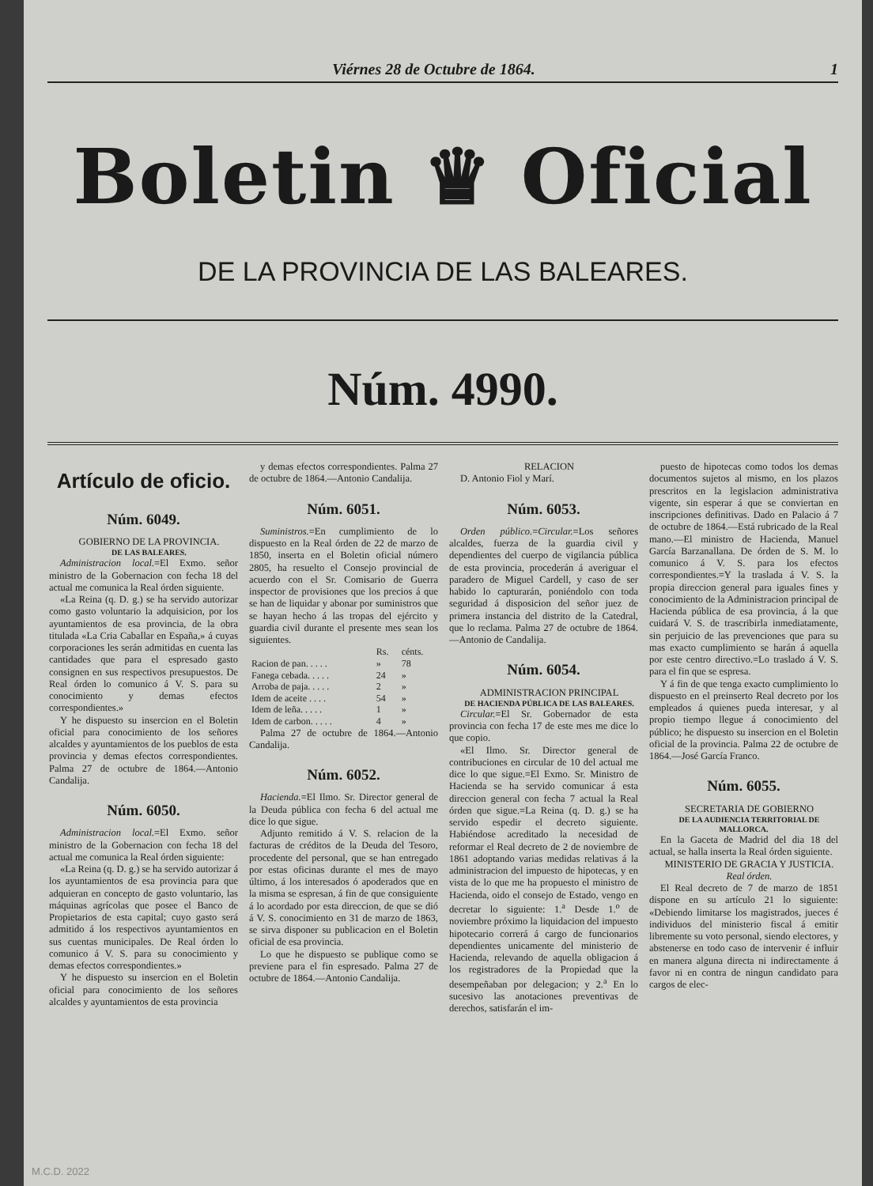Viérnes 28 de Octubre de 1864. 1
Boletin ♛ Oficial
DE LA PROVINCIA DE LAS BALEARES.
Núm. 4990.
Artículo de oficio.
Núm. 6049.
GOBIERNO DE LA PROVINCIA.
DE LAS BALEARES.
Administracion local.=El Exmo. señor ministro de la Gobernacion con fecha 18 del actual me comunica la Real órden siguiente.
«La Reina (q. D. g.) se ha servido autorizar como gasto voluntario la adquisicion, por los ayuntamientos de esa provincia, de la obra titulada «La Cria Caballar en España,» á cuyas corporaciones les serán admitidas en cuenta las cantidades que para el espresado gasto consignen en sus respectivos presupuestos. De Real órden lo comunico á V. S. para su conocimiento y demas efectos correspondientes.»
Y he dispuesto su insercion en el Boletin oficial para conocimiento de los señores alcaldes y ayuntamientos de los pueblos de esta provincia y demas efectos correspondientes. Palma 27 de octubre de 1864.—Antonio Candalija.
Núm. 6050.
Administracion local.=El Exmo. señor ministro de la Gobernacion con fecha 18 del actual me comunica la Real órden siguiente:
«La Reina (q. D. g.) se ha servido autorizar á los ayuntamientos de esa provincia para que adquieran en concepto de gasto voluntario, las máquinas agrícolas que posee el Banco de Propietarios de esta capital; cuyo gasto será admitido á los respectivos ayuntamientos en sus cuentas municipales. De Real órden lo comunico á V. S. para su conocimiento y demas efectos correspondientes.»
Y he dispuesto su insercion en el Boletin oficial para conocimiento de los señores alcaldes y ayuntamientos de esta provincia
y demas efectos correspondientes. Palma 27 de octubre de 1864.—Antonio Candalija.
Núm. 6051.
Suministros.=En cumplimiento de lo dispuesto en la Real órden de 22 de marzo de 1850, inserta en el Boletin oficial número 2805, ha resuelto el Consejo provincial de acuerdo con el Sr. Comisario de Guerra inspector de provisiones que los precios á que se han de liquidar y abonar por suministros que se hayan hecho á las tropas del ejército y guardia civil durante el presente mes sean los siguientes.
| | Rs. | cénts. |
| --- | --- | --- |
| Racion de pan. . . . . | » | 78 |
| Fanega cebada. . . . . | 24 | » |
| Arroba de paja. . . . . | 2 | » |
| Idem de aceite . . . . | 54 | » |
| Idem de leña. . . . . | 1 | » |
| Idem de carbon. . . . . | 4 | » |
Palma 27 de octubre de 1864.—Antonio Candalija.
Núm. 6052.
Hacienda.=El Ilmo. Sr. Director general de la Deuda pública con fecha 6 del actual me dice lo que sigue.
Adjunto remitido á V. S. relacion de la facturas de créditos de la Deuda del Tesoro, procedente del personal, que se han entregado por estas oficinas durante el mes de mayo último, á los interesados ó apoderados que en la misma se espresan, á fin de que consiguiente á lo acordado por esta direccion, de que se dió á V. S. conocimiento en 31 de marzo de 1863, se sirva disponer su publicacion en el Boletin oficial de esa provincia.
Lo que he dispuesto se publique como se previene para el fin espresado. Palma 27 de octubre de 1864.—Antonio Candalija.
RELACION
D. Antonio Fiol y Marí.
Núm. 6053.
Orden público.=Circular.=Los señores alcaldes, fuerza de la guardia civil y dependientes del cuerpo de vigilancia pública de esta provincia, procederán á averiguar el paradero de Miguel Cardell, y caso de ser habido lo capturarán, poniéndolo con toda seguridad á disposicion del señor juez de primera instancia del distrito de la Catedral, que lo reclama. Palma 27 de octubre de 1864.—Antonio de Candalija.
Núm. 6054.
ADMINISTRACION PRINCIPAL
DE HACIENDA PÚBLICA DE LAS BALEARES.
Circular.=El Sr. Gobernador de esta provincia con fecha 17 de este mes me dice lo que copio.
«El Ilmo. Sr. Director general de contribuciones en circular de 10 del actual me dice lo que sigue.=El Exmo. Sr. Ministro de Hacienda se ha servido comunicar á esta direccion general con fecha 7 actual la Real órden que sigue.=La Reina (q. D. g.) se ha servido espedir el decreto siguiente. Habiéndose acreditado la necesidad de reformar el Real decreto de 2 de noviembre de 1861 adoptando varias medidas relativas á la administracion del impuesto de hipotecas, y en vista de lo que me ha propuesto el ministro de Hacienda, oido el consejo de Estado, vengo en decretar lo siguiente: 1.<sup>a</sup> Desde 1.<sup>o</sup> de noviembre próximo la liquidacion del impuesto hipotecario correrá á cargo de funcionarios dependientes unicamente del ministerio de Hacienda, relevando de aquella obligacion á los registradores de la Propiedad que la desempeñaban por delegacion; y 2.<sup>a</sup> En lo sucesivo las anotaciones preventivas de derechos, satisfarán el im-
puesto de hipotecas como todos los demas documentos sujetos al mismo, en los plazos prescritos en la legislacion administrativa vigente, sin esperar á que se conviertan en inscripciones definitivas. Dado en Palacio á 7 de octubre de 1864.—Está rubricado de la Real mano.—El ministro de Hacienda, Manuel García Barzanallana. De órden de S. M. lo comunico á V. S. para los efectos correspondientes.=Y la traslada á V. S. la propia direccion general para iguales fines y conocimiento de la Administracion principal de Hacienda pública de esa provincia, á la que cuidará V. S. de trascribirla inmediatamente, sin perjuicio de las prevenciones que para su mas exacto cumplimiento se harán á aquella por este centro directivo.=Lo traslado á V. S. para el fin que se espresa.
Y á fin de que tenga exacto cumplimiento lo dispuesto en el preinserto Real decreto por los empleados á quienes pueda interesar, y al propio tiempo llegue á conocimiento del público; he dispuesto su insercion en el Boletin oficial de la provincia. Palma 22 de octubre de 1864.—José García Franco.
Núm. 6055.
SECRETARIA DE GOBIERNO
DE LA AUDIENCIA TERRITORIAL DE MALLORCA.
En la Gaceta de Madrid del dia 18 del actual, se halla inserta la Real órden siguiente.
MINISTERIO DE GRACIA Y JUSTICIA.
Real órden.
El Real decreto de 7 de marzo de 1851 dispone en su artículo 21 lo siguiente: «Debiendo limitarse los magistrados, jueces é individuos del ministerio fiscal á emitir libremente su voto personal, siendo electores, y abstenerse en todo caso de intervenir é influir en manera alguna directa ni indirectamente á favor ni en contra de ningun candidato para cargos de elec-
M.C.D. 2022